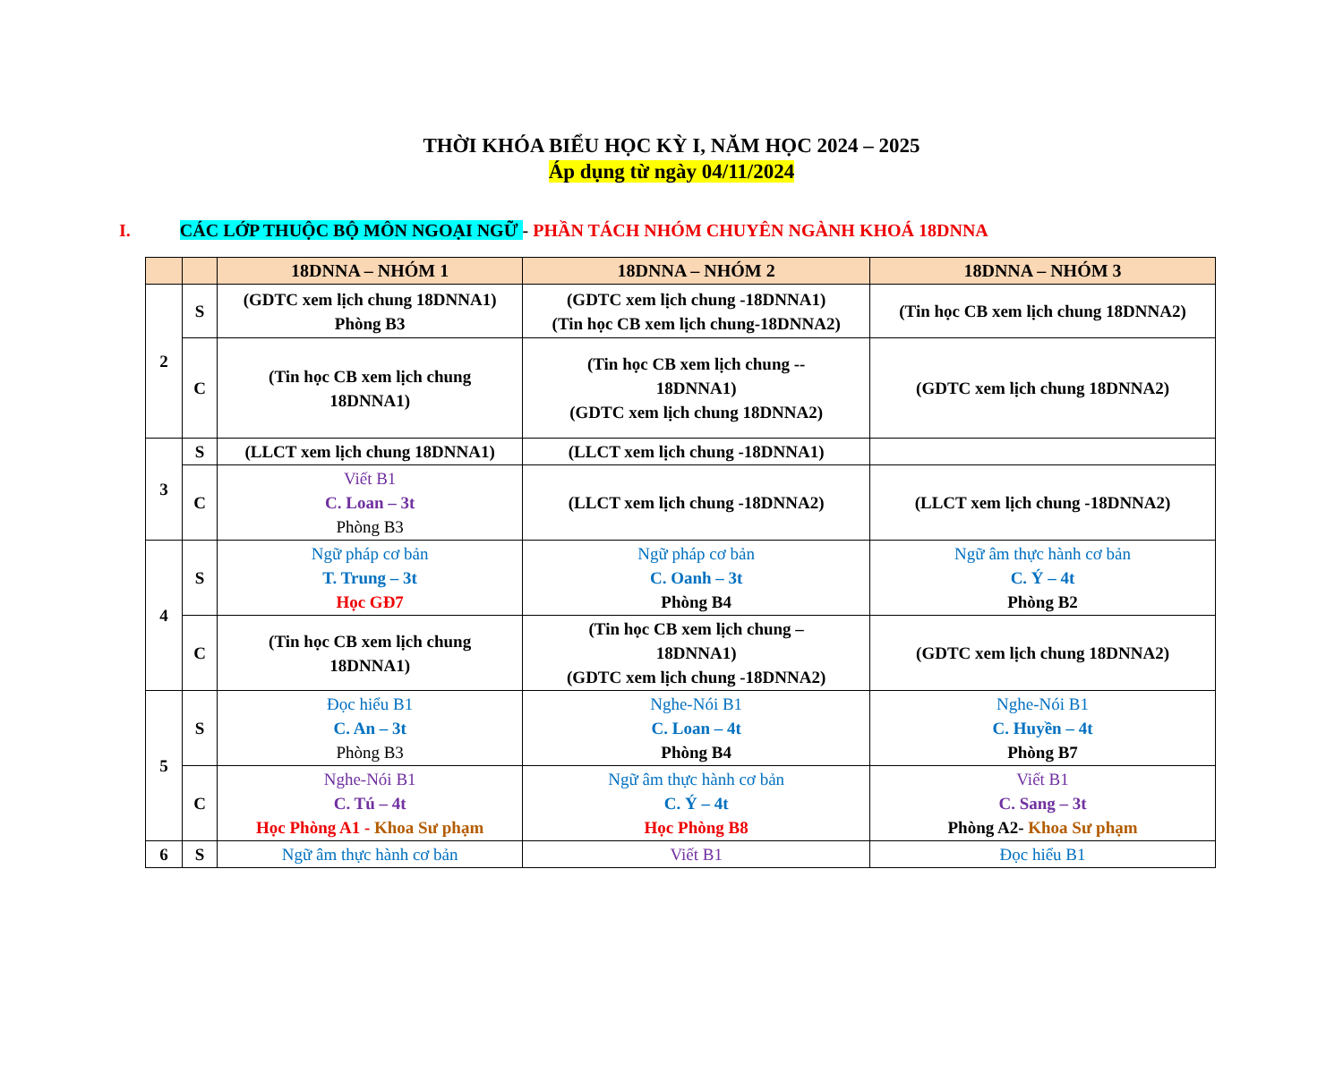THỜI KHÓA BIỂU HỌC KỲ I, NĂM HỌC 2024 – 2025
Áp dụng từ ngày 04/11/2024
I. CÁC LỚP THUỘC BỘ MÔN NGOẠI NGỮ - PHẦN TÁCH NHÓM CHUYÊN NGÀNH KHOÁ 18DNNA
| | | 18DNNA – NHÓM 1 | 18DNNA – NHÓM 2 | 18DNNA – NHÓM 3 |
| --- | --- | --- | --- | --- |
| 2 | S | (GDTC xem lịch chung 18DNNA1) Phòng B3 | (GDTC xem lịch chung -18DNNA1) (Tin học CB xem lịch chung-18DNNA2) | (Tin học CB xem lịch chung 18DNNA2) |
| | C | (Tin học CB xem lịch chung 18DNNA1) | (Tin học CB xem lịch chung -- 18DNNA1) (GDTC xem lịch chung 18DNNA2) | (GDTC xem lịch chung 18DNNA2) |
| 3 | S | (LLCT xem lịch chung 18DNNA1) | (LLCT xem lịch chung -18DNNA1) | |
| | C | Viết B1 C. Loan – 3t Phòng B3 | (LLCT xem lịch chung -18DNNA2) | (LLCT xem lịch chung -18DNNA2) |
| 4 | S | Ngữ pháp cơ bản T. Trung – 3t Học GĐ7 | Ngữ pháp cơ bản C. Oanh – 3t Phòng B4 | Ngữ âm thực hành cơ bản C. Ý – 4t Phòng B2 |
| | C | (Tin học CB xem lịch chung 18DNNA1) | (Tin học CB xem lịch chung – 18DNNA1) (GDTC xem lịch chung -18DNNA2) | (GDTC xem lịch chung 18DNNA2) |
| 5 | S | Đọc hiểu B1 C. An – 3t Phòng B3 | Nghe-Nói B1 C. Loan – 4t Phòng B4 | Nghe-Nói B1 C. Huyền – 4t Phòng B7 |
| | C | Nghe-Nói B1 C. Tú – 4t Học Phòng A1 - Khoa Sư phạm | Ngữ âm thực hành cơ bản C. Ý – 4t Học Phòng B8 | Viết B1 C. Sang – 3t Phòng A2- Khoa Sư phạm |
| 6 | S | Ngữ âm thực hành cơ bản | Viết B1 | Đọc hiểu B1 |